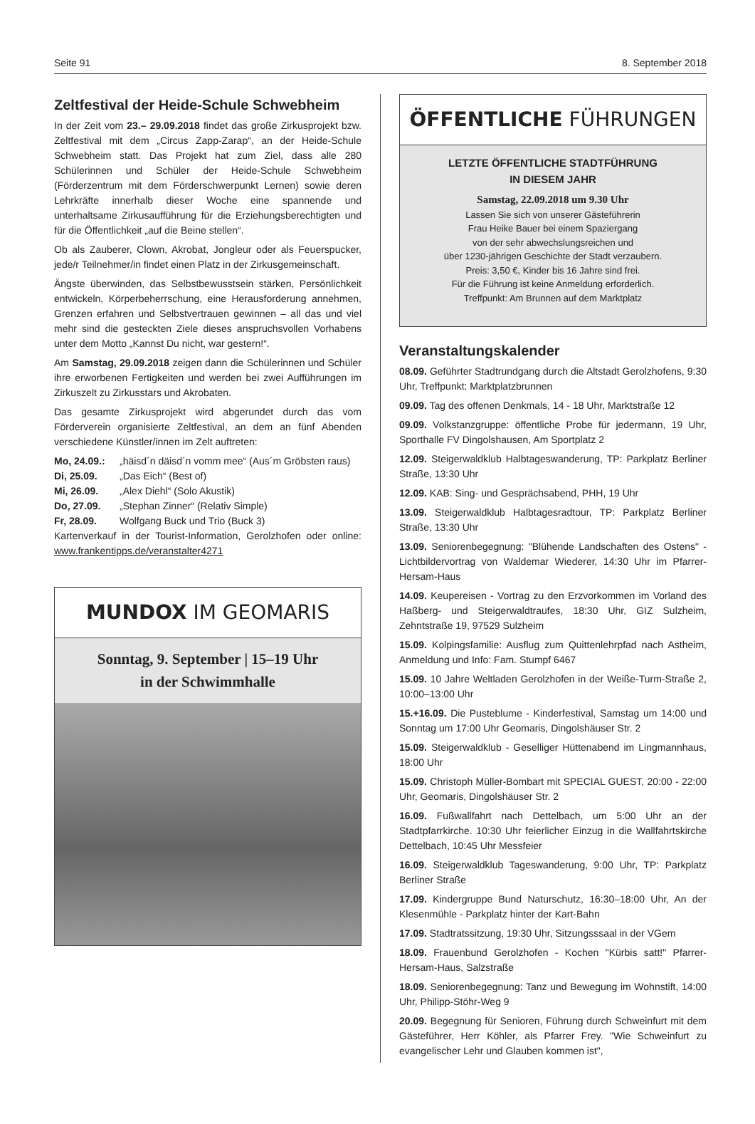Seite 91 8. September 2018
Zeltfestival der Heide-Schule Schwebheim
In der Zeit vom 23.– 29.09.2018 findet das große Zirkusprojekt bzw. Zeltfestival mit dem „Circus Zapp-Zarap“, an der Heide-Schule Schwebheim statt. Das Projekt hat zum Ziel, dass alle 280 Schülerinnen und Schüler der Heide-Schule Schwebheim (Förderzentrum mit dem Förderschwerpunkt Lernen) sowie deren Lehrkräfte innerhalb dieser Woche eine spannende und unterhaltsame Zirkusaufführung für die Erziehungsberechtigten und für die Öffentlichkeit „auf die Beine stellen“.
Ob als Zauberer, Clown, Akrobat, Jongleur oder als Feuerspucker, jede/r Teilnehmer/in findet einen Platz in der Zirkusgemeinschaft.
Ängste überwinden, das Selbstbewusstsein stärken, Persönlichkeit entwickeln, Körperbeherrschung, eine Herausforderung annehmen, Grenzen erfahren und Selbstvertrauen gewinnen – all das und viel mehr sind die gesteckten Ziele dieses anspruchsvollen Vorhabens unter dem Motto „Kannst Du nicht, war gestern!“.
Am Samstag, 29.09.2018 zeigen dann die Schülerinnen und Schüler ihre erworbenen Fertigkeiten und werden bei zwei Aufführungen im Zirkuszelt zu Zirkusstars und Akrobaten.
Das gesamte Zirkusprojekt wird abgerundet durch das vom Förderverein organisierte Zeltfestival, an dem an fünf Abenden verschiedene Künstler/innen im Zelt auftreten:
Mo, 24.09.: „häisd´n däisd´n vomm mee“ (Aus´m Gröbsten raus)
Di, 25.09. „Das Eich“ (Best of)
Mi, 26.09. „Alex Diehl“ (Solo Akustik)
Do, 27.09. „Stephan Zinner“ (Relativ Simple)
Fr, 28.09. Wolfgang Buck und Trio (Buck 3)
Kartenverkauf in der Tourist-Information, Gerolzhofen oder online: www.frankentipps.de/veranstalter4271
MUNDOX IM GEOMARIS
Sonntag, 9. September | 15–19 Uhr
in der Schwimmhalle
ÖFFENTLICHE FÜHRUNGEN
LETZTE ÖFFENTLICHE STADTFÜHRUNG
IN DIESEM JAHR
Samstag, 22.09.2018 um 9.30 Uhr
Lassen Sie sich von unserer Gästeführerin
Frau Heike Bauer bei einem Spaziergang
von der sehr abwechslungsreichen und
über 1230-jährigen Geschichte der Stadt verzaubern.
Preis: 3,50 €, Kinder bis 16 Jahre sind frei.
Für die Führung ist keine Anmeldung erforderlich.
Treffpunkt: Am Brunnen auf dem Marktplatz
Veranstaltungskalender
08.09. Geführter Stadtrundgang durch die Altstadt Gerolzhofens, 9:30 Uhr, Treffpunkt: Marktplatzbrunnen
09.09. Tag des offenen Denkmals, 14 - 18 Uhr, Marktstraße 12
09.09. Volkstanzgruppe: öffentliche Probe für jedermann, 19 Uhr, Sporthalle FV Dingolshausen, Am Sportplatz 2
12.09. Steigerwaldklub Halbtageswanderung, TP: Parkplatz Berliner Straße, 13:30 Uhr
12.09. KAB: Sing- und Gesprächsabend, PHH, 19 Uhr
13.09. Steigerwaldklub Halbtagesradtour, TP: Parkplatz Berliner Straße, 13:30 Uhr
13.09. Seniorenbegegnung: "Blühende Landschaften des Ostens" - Lichtbildervortrag von Waldemar Wiederer, 14:30 Uhr im Pfarrer-Hersam-Haus
14.09. Keupereisen - Vortrag zu den Erzvorkommen im Vorland des Haßberg- und Steigerwaldtraufes, 18:30 Uhr, GIZ Sulzheim, Zehntstraße 19, 97529 Sulzheim
15.09. Kolpingsfamilie: Ausflug zum Quittenlehrpfad nach Astheim, Anmeldung und Info: Fam. Stumpf 6467
15.09. 10 Jahre Weltladen Gerolzhofen in der Weiße-Turm-Straße 2, 10:00–13:00 Uhr
15.+16.09. Die Pusteblume - Kinderfestival, Samstag um 14:00 und Sonntag um 17:00 Uhr Geomaris, Dingolshäuser Str. 2
15.09. Steigerwaldklub - Geselliger Hüttenabend im Lingmannhaus, 18:00 Uhr
15.09. Christoph Müller-Bombart mit SPECIAL GUEST, 20:00 - 22:00 Uhr, Geomaris, Dingolshäuser Str. 2
16.09. Fußwallfahrt nach Dettelbach, um 5:00 Uhr an der Stadtpfarrkirche. 10:30 Uhr feierlicher Einzug in die Wallfahrtskirche Dettelbach, 10:45 Uhr Messfeier
16.09. Steigerwaldklub Tageswanderung, 9:00 Uhr, TP: Parkplatz Berliner Straße
17.09. Kindergruppe Bund Naturschutz, 16:30–18:00 Uhr, An der Klesenmühle - Parkplatz hinter der Kart-Bahn
17.09. Stadtratssitzung, 19:30 Uhr, Sitzungsssaal in der VGem
18.09. Frauenbund Gerolzhofen - Kochen "Kürbis satt!" Pfarrer-Hersam-Haus, Salzstraße
18.09. Seniorenbegegnung: Tanz und Bewegung im Wohnstift, 14:00 Uhr, Philipp-Stöhr-Weg 9
20.09. Begegnung für Senioren, Führung durch Schweinfurt mit dem Gästeführer, Herr Köhler, als Pfarrer Frey. "Wie Schweinfurt zu evangelischer Lehr und Glauben kommen ist",